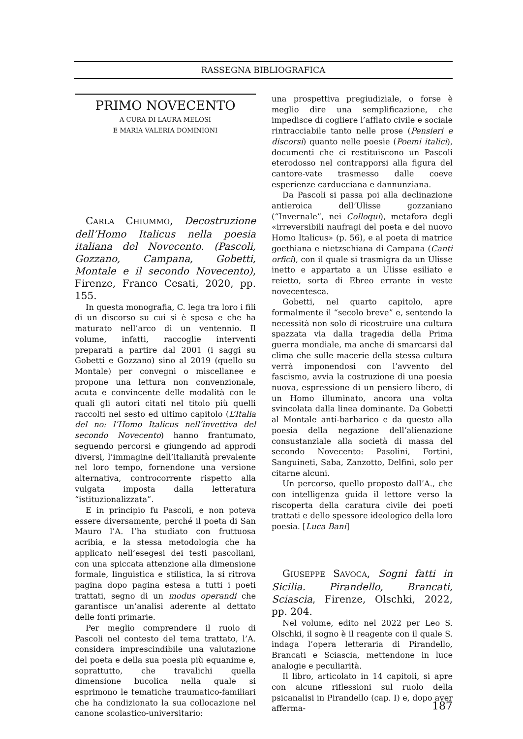RASSEGNA BIBLIOGRAFICA
PRIMO NOVECENTO
A CURA DI LAURA MELOSI
E MARIA VALERIA DOMINIONI
CARLA CHIUMMO, Decostruzione dell’Homo Italicus nella poesia italiana del Novecento. (Pascoli, Gozzano, Campana, Gobetti, Montale e il secondo Novecento), Firenze, Franco Cesati, 2020, pp. 155.
In questa monografia, C. lega tra loro i fili di un discorso su cui si è spesa e che ha maturato nell’arco di un ventennio. Il volume, infatti, raccoglie interventi preparati a partire dal 2001 (i saggi su Gobetti e Gozzano) sino al 2019 (quello su Montale) per convegni o miscellanee e propone una lettura non convenzionale, acuta e convincente delle modalità con le quali gli autori citati nel titolo più quelli raccolti nel sesto ed ultimo capitolo (L’Italia del no: l’Homo Italicus nell’invettiva del secondo Novecento) hanno frantumato, seguendo percorsi e giungendo ad approdi diversi, l’immagine dell’italianità prevalente nel loro tempo, fornendone una versione alternativa, controcorrente rispetto alla vulgata imposta dalla letteratura “istituzionalizzata”.
E in principio fu Pascoli, e non poteva essere diversamente, perché il poeta di San Mauro l’A. l’ha studiato con fruttuosa acribia, e la stessa metodologia che ha applicato nell’esegesi dei testi pascoliani, con una spiccata attenzione alla dimensione formale, linguistica e stilistica, la si ritrova pagina dopo pagina estesa a tutti i poeti trattati, segno di un modus operandi che garantisce un’analisi aderente al dettato delle fonti primarie.
Per meglio comprendere il ruolo di Pascoli nel contesto del tema trattato, l’A. considera imprescindibile una valutazione del poeta e della sua poesia più equanime e, soprattutto, che travalichi quella dimensione bucolica nella quale si esprimono le tematiche traumatico-familiari che ha condizionato la sua collocazione nel canone scolastico-universitario:
una prospettiva pregiudiziale, o forse è meglio dire una semplificazione, che impedisce di cogliere l’afflato civile e sociale rintracciabile tanto nelle prose (Pensieri e discorsi) quanto nelle poesie (Poemi italici), documenti che ci restituiscono un Pascoli eterodosso nel contrapporsi alla figura del cantore-vate trasmesso dalle coeve esperienze carducciana e dannunziana.
Da Pascoli si passa poi alla declinazione antieroica dell’Ulisse gozzaniano (“Invernale”, nei Colloqui), metafora degli «irreversibili naufragi del poeta e del nuovo Homo Italicus» (p. 56), e al poeta di matrice goethiana e nietzschiana di Campana (Canti orfici), con il quale si trasmigra da un Ulisse inetto e appartato a un Ulisse esiliato e reietto, sorta di Ebreo errante in veste novecentesca.
Gobetti, nel quarto capitolo, apre formalmente il “secolo breve” e, sentendo la necessità non solo di ricostruire una cultura spazzata via dalla tragedia della Prima guerra mondiale, ma anche di smarcarsi dal clima che sulle macerie della stessa cultura verrà imponendosi con l’avvento del fascismo, avvia la costruzione di una poesia nuova, espressione di un pensiero libero, di un Homo illuminato, ancora una volta svincolata dalla linea dominante. Da Gobetti al Montale anti-barbarico e da questo alla poesia della negazione dell’alienazione consustanziale alla società di massa del secondo Novecento: Pasolini, Fortini, Sanguineti, Saba, Zanzotto, Delfini, solo per citarne alcuni.
Un percorso, quello proposto dall’A., che con intelligenza guida il lettore verso la riscoperta della caratura civile dei poeti trattati e dello spessore ideologico della loro poesia. [Luca Bani]
GIUSEPPE SAVOCA, Sogni fatti in Sicilia. Pirandello, Brancati, Sciascia, Firenze, Olschki, 2022, pp. 204.
Nel volume, edito nel 2022 per Leo S. Olschki, il sogno è il reagente con il quale S. indaga l’opera letteraria di Pirandello, Brancati e Sciascia, mettendone in luce analogie e peculiarità.
Il libro, articolato in 14 capitoli, si apre con alcune riflessioni sul ruolo della psicanalisi in Pirandello (cap. I) e, dopo aver afferma-
187